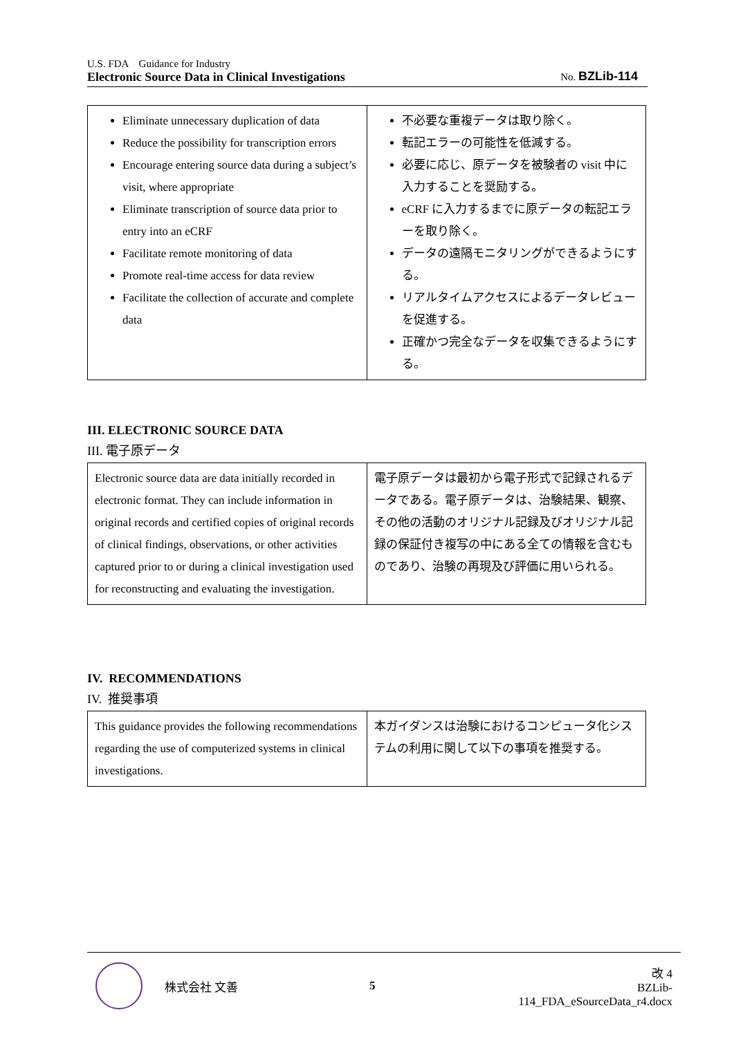U.S. FDA　Guidance for Industry
Electronic Source Data in Clinical Investigations
No. BZLib-114
| Eliminate unnecessary duplication of data Reduce the possibility for transcription errors Encourage entering source data during a subject’s visit, where appropriate Eliminate transcription of source data prior to entry into an eCRF Facilitate remote monitoring of data Promote real-time access for data review Facilitate the collection of accurate and complete data | 不必要な重複データは取り除く。 転記エラーの可能性を低減する。 必要に応じ、原データを被験者の visit 中に入力することを奨励する。 eCRF に入力するまでに原データの転記エラーを取り除く。 データの遠隔モニタリングができるようにする。 リアルタイムアクセスによるデータレビューを促進する。 正確かつ完全なデータを収集できるようにする。 |
III. ELECTRONIC SOURCE DATA
III. 電子原データ
| Electronic source data are data initially recorded in electronic format. They can include information in original records and certified copies of original records of clinical findings, observations, or other activities captured prior to or during a clinical investigation used for reconstructing and evaluating the investigation. | 電子原データは最初から電子形式で記録されるデータである。電子原データは、治験結果、観察、その他の活動のオリジナル記録及びオリジナル記録の保証付き複写の中にある全ての情報を含むものであり、治験の再現及び評価に用いられる。 |
IV. RECOMMENDATIONS
IV. 推奨事項
| This guidance provides the following recommendations regarding the use of computerized systems in clinical investigations. | 本ガイダンスは治験におけるコンピュータ化システムの利用に関して以下の事項を推奨する。 |
株式会社 文善 5
改 4
BZLib-114_FDA_eSourceData_r4.docx